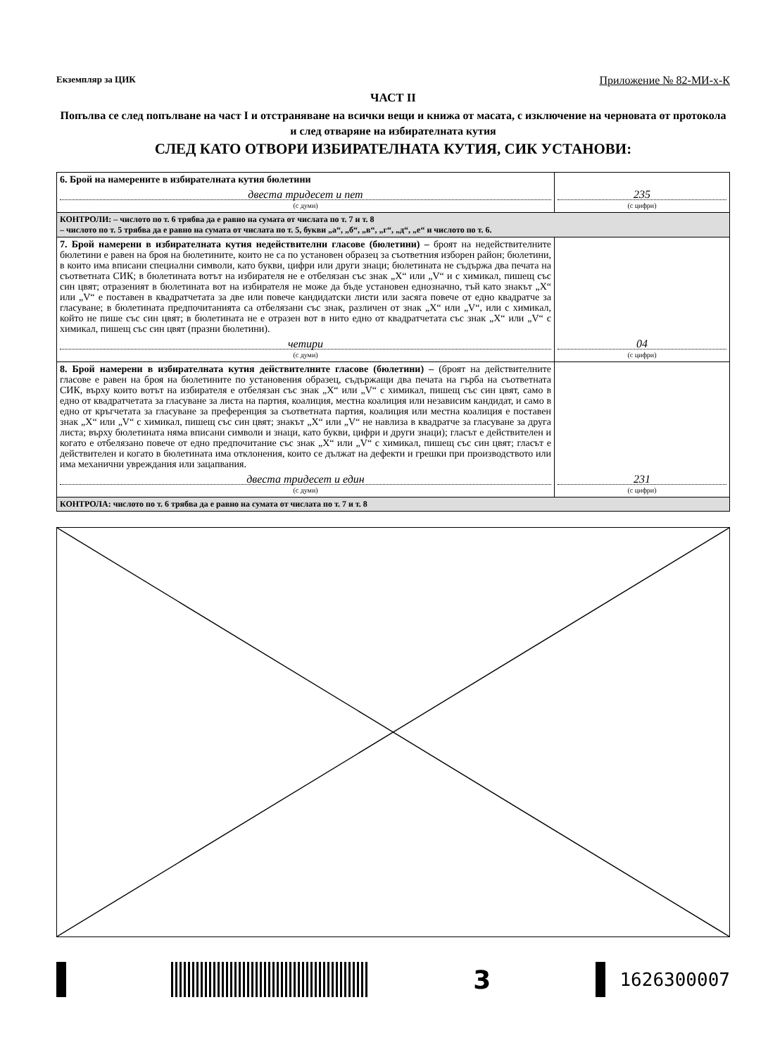Екземпляр за ЦИК Приложение № 82-МИ-х-К
ЧАСТ II
Попълва се след попълване на част I и отстраняване на всички вещи и книжа от масата, с изключение на черновата от протокола и след отваряне на избирателната кутия
СЛЕД КАТО ОТВОРИ ИЗБИРАТЕЛНАТА КУТИЯ, СИК УСТАНОВИ:
| 6. Брой на намерените в избирателната кутия бюлетини двеста тридесет и пет (с думи) | 235 (с цифри) |
| КОНТРОЛИ: – числото по т. 6 трябва да е равно на сумата от числата по т. 7 и т. 8 – числото по т. 5 трябва да е равно на сумата от числата по т. 5, букви „а“, „б“, „в“, „г“, „д“, „е“ и числото по т. 6. | |
| 7. Брой намерени в избирателната кутия недействителни гласове (бюлетини) – броят на недействителните бюлетини е равен на броя на бюлетините, които не са по установен образец за съответния изборен район; бюлетини, в които има вписани специални символи, като букви, цифри или други знаци; бюлетината не съдържа два печата на съответната СИК; в бюлетината вотът на избирателя не е отбелязан със знак „X“ или „V“ и с химикал, пишещ със син цвят; отразеният в бюлетината вот на избирателя не може да бъде установен еднозначно, тъй като знакът „X“ или „V“ е поставен в квадратчетата за две или повече кандидатски листи или засяга повече от едно квадратче за гласуване; в бюлетината предпочитанията са отбелязани със знак, различен от знак „X“ или „V“, или с химикал, който не пише със син цвят; в бюлетината не е отразен вот в нито едно от квадратчетата със знак „X“ или „V“ с химикал, пишещ със син цвят (празни бюлетини). четири (с думи) | 04 (с цифри) |
| 8. Брой намерени в избирателната кутия действителните гласове (бюлетини) – (броят на действителните гласове е равен на броя на бюлетините по установения образец, съдържащи два печата на гърба на съответната СИК, върху които вотът на избирателя е отбелязан със знак „X“ или „V“ с химикал, пишещ със син цвят, само в едно от квадратчетата за гласуване за листа на партия, коалиция, местна коалиция или независим кандидат, и само в едно от кръгчетата за гласуване за преференция за съответната партия, коалиция или местна коалиция е поставен знак „X“ или „V“ с химикал, пишещ със син цвят; знакът „X“ или „V“ не навлиза в квадратче за гласуване за друга листа; върху бюлетината няма вписани символи и знаци, като букви, цифри и други знаци); гласът е действителен и когато е отбелязано повече от едно предпочитание със знак „X“ или „V“ с химикал, пишещ със син цвят; гласът е действителен и когато в бюлетината има отклонения, които се дължат на дефекти и грешки при производството или има механични увреждания или зацапвания. двеста тридесет и един (с думи) | 231 (с цифри) |
| КОНТРОЛА: числото по т. 6 трябва да е равно на сумата от числата по т. 7 и т. 8 | |
3
1626300007